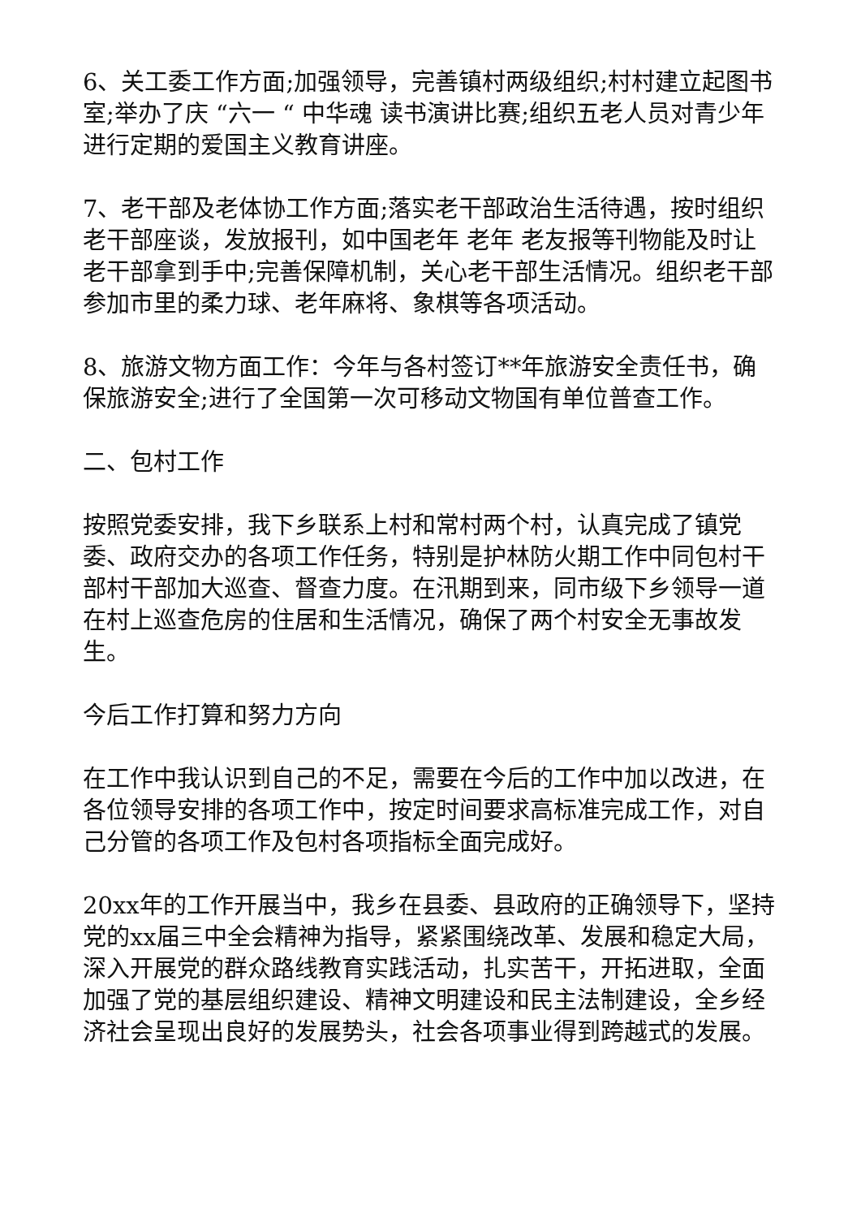6、关工委工作方面;加强领导，完善镇村两级组织;村村建立起图书室;举办了庆 “六一 “ 中华魂 读书演讲比赛;组织五老人员对青少年进行定期的爱国主义教育讲座。
7、老干部及老体协工作方面;落实老干部政治生活待遇，按时组织老干部座谈，发放报刊，如中国老年 老年 老友报等刊物能及时让老干部拿到手中;完善保障机制，关心老干部生活情况。组织老干部参加市里的柔力球、老年麻将、象棋等各项活动。
8、旅游文物方面工作：今年与各村签订**年旅游安全责任书，确保旅游安全;进行了全国第一次可移动文物国有单位普查工作。
二、包村工作
按照党委安排，我下乡联系上村和常村两个村，认真完成了镇党委、政府交办的各项工作任务，特别是护林防火期工作中同包村干部村干部加大巡查、督查力度。在汛期到来，同市级下乡领导一道在村上巡查危房的住居和生活情况，确保了两个村安全无事故发生。
今后工作打算和努力方向
在工作中我认识到自己的不足，需要在今后的工作中加以改进，在各位领导安排的各项工作中，按定时间要求高标准完成工作，对自己分管的各项工作及包村各项指标全面完成好。
20xx年的工作开展当中，我乡在县委、县政府的正确领导下，坚持党的xx届三中全会精神为指导，紧紧围绕改革、发展和稳定大局，深入开展党的群众路线教育实践活动，扎实苦干，开拓进取，全面加强了党的基层组织建设、精神文明建设和民主法制建设，全乡经济社会呈现出良好的发展势头，社会各项事业得到跨越式的发展。